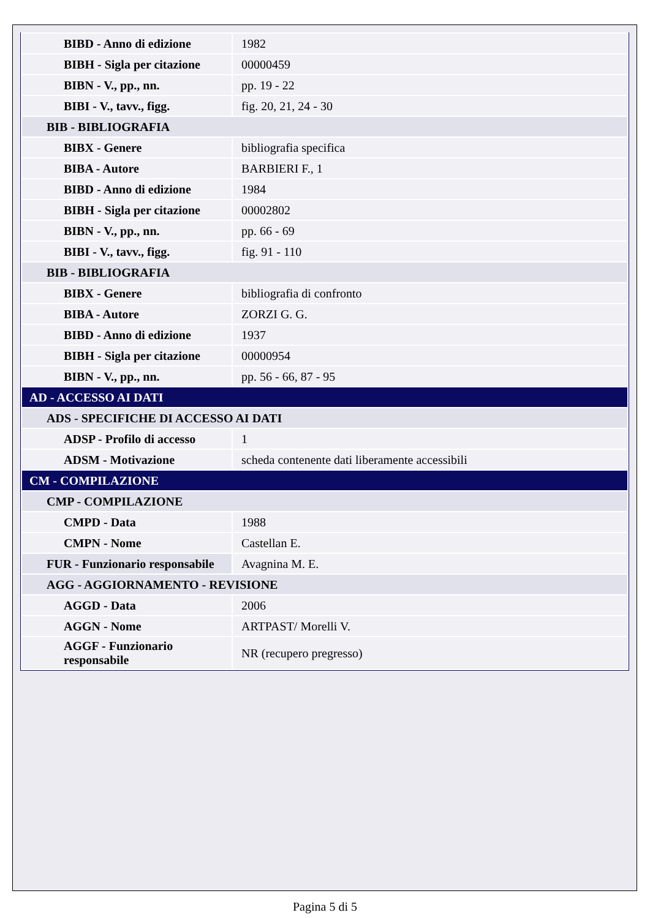| BIBD - Anno di edizione | 1982 |
| BIBH - Sigla per citazione | 00000459 |
| BIBN - V., pp., nn. | pp. 19 - 22 |
| BIBI - V., tavv., figg. | fig. 20, 21, 24 - 30 |
| BIB - BIBLIOGRAFIA | |
| BIBX - Genere | bibliografia specifica |
| BIBA - Autore | BARBIERI F., 1 |
| BIBD - Anno di edizione | 1984 |
| BIBH - Sigla per citazione | 00002802 |
| BIBN - V., pp., nn. | pp. 66 - 69 |
| BIBI - V., tavv., figg. | fig. 91 - 110 |
| BIB - BIBLIOGRAFIA | |
| BIBX - Genere | bibliografia di confronto |
| BIBA - Autore | ZORZI G. G. |
| BIBD - Anno di edizione | 1937 |
| BIBH - Sigla per citazione | 00000954 |
| BIBN - V., pp., nn. | pp. 56 - 66, 87 - 95 |
| AD - ACCESSO AI DATI | |
| ADS - SPECIFICHE DI ACCESSO AI DATI | |
| ADSP - Profilo di accesso | 1 |
| ADSM - Motivazione | scheda contenente dati liberamente accessibili |
| CM - COMPILAZIONE | |
| CMP - COMPILAZIONE | |
| CMPD - Data | 1988 |
| CMPN - Nome | Castellan E. |
| FUR - Funzionario responsabile | Avagnina M. E. |
| AGG - AGGIORNAMENTO - REVISIONE | |
| AGGD - Data | 2006 |
| AGGN - Nome | ARTPAST/ Morelli V. |
| AGGF - Funzionario responsabile | NR (recupero pregresso) |
Pagina 5 di 5